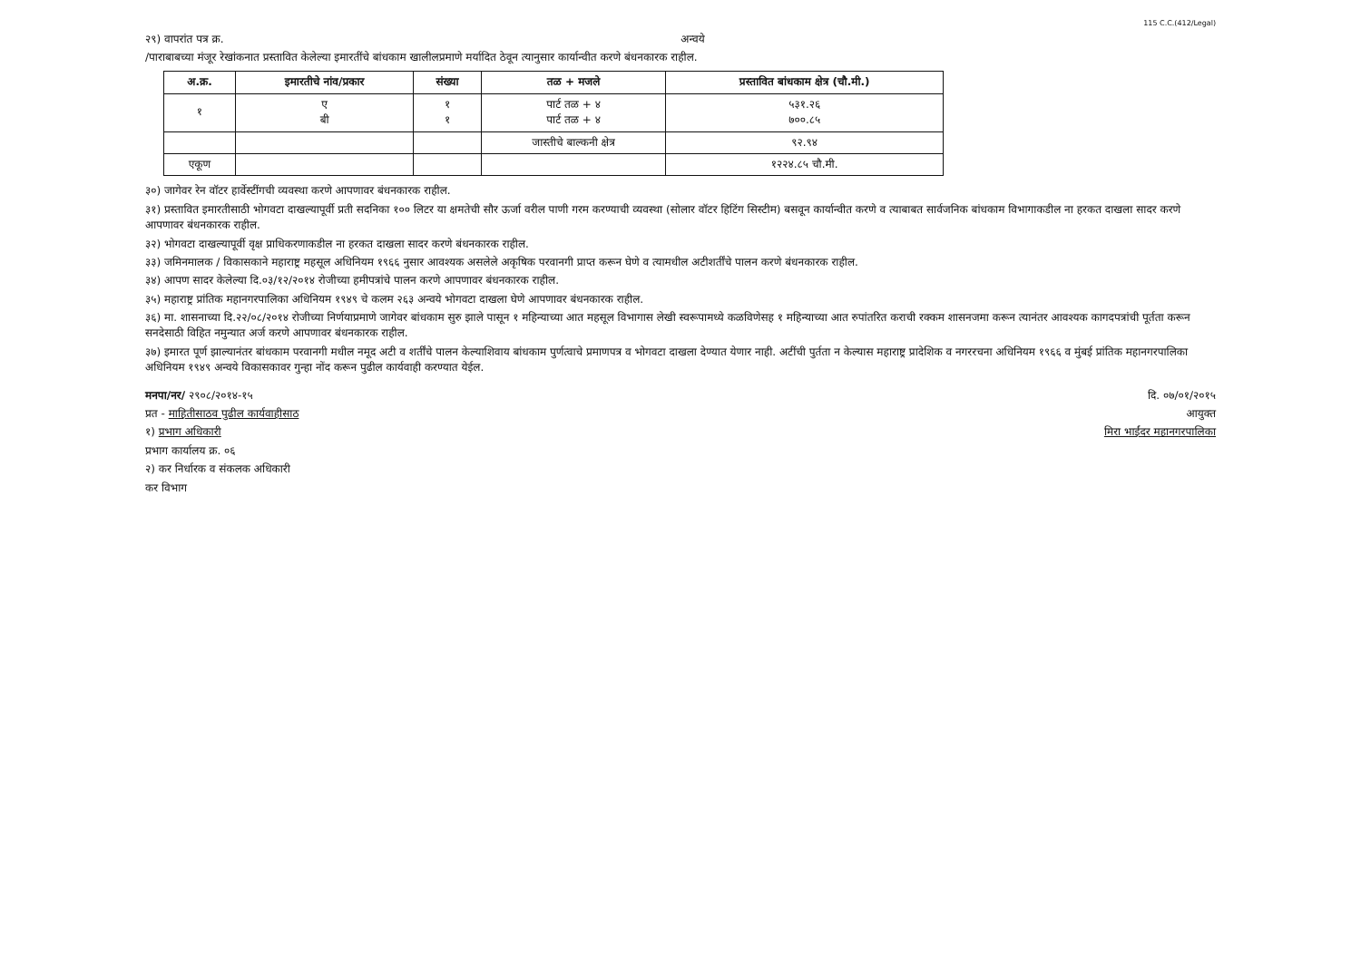115 C.C.(412/Legal)
२९) वापरांत पत्र क्र. अन्वये
/पाराबाबच्या मंजूर रेखांकनात प्रस्तावित केलेल्या इमारतींचे बांधकाम खालीलप्रमाणे मर्यादित ठेवून त्यानुसार कार्यान्वीत करणे बंधनकारक राहील.
| अ.क्र. | इमारतीचे नांव/प्रकार | संख्या | तळ + मजले | प्रस्तावित बांधकाम क्षेत्र (चौ.मी.) |
| --- | --- | --- | --- | --- |
| १ | ए बी | १ १ | पार्ट तळ + ४ पार्ट तळ + ४ | ५३१.२६ ७००.८५ |
| | | | जास्तीचे बाल्कनी क्षेत्र | ९२.९४ |
| एकूण | | | | १२२४.८५ चौ.मी. |
३०) जागेवर रेन वॉटर हार्वेस्टींगची व्यवस्था करणे आपणावर बंधनकारक राहील.
३१) प्रस्तावित इमारतीसाठी भोगवटा दाखल्यापूर्वी प्रती सदनिका १०० लिटर या क्षमतेची सौर ऊर्जा वरील पाणी गरम करण्याची व्यवस्था (सोलार वॉटर हिटिंग सिस्टीम) बसवून कार्यान्वीत करणे व त्याबाबत सार्वजनिक बांधकाम विभागाकडील ना हरकत दाखला सादर करणे आपणावर बंधनकारक राहील.
३२) भोगवटा दाखल्यापूर्वी वृक्ष प्राधिकरणाकडील ना हरकत दाखला सादर करणे बंधनकारक राहील.
३३) जमिनमालक / विकासकाने महाराष्ट्र महसूल अधिनियम १९६६ नुसार आवश्यक असलेले अकृषिक परवानगी प्राप्त करून घेणे व त्यामधील अटीशर्तींचे पालन करणे बंधनकारक राहील.
३४) आपण सादर केलेल्या दि.०३/१२/२०१४ रोजीच्या हमीपत्रांचे पालन करणे आपणावर बंधनकारक राहील.
३५) महाराष्ट्र प्रांतिक महानगरपालिका अधिनियम १९४९ चे कलम २६३ अन्वये भोगवटा दाखला घेणे आपणावर बंधनकारक राहील.
३६) मा. शासनाच्या दि.२२/०८/२०१४ रोजीच्या निर्णयाप्रमाणे जागेवर बांधकाम सुरु झाले पासून १ महिन्याच्या आत महसूल विभागास लेखी स्वरूपामध्ये कळविणेसह १ महिन्याच्या आत रुपांतरित कराची रक्कम शासनजमा करून त्यानंतर आवश्यक कागदपत्रांची पूर्तता करून सनदेसाठी विहित नमुन्यात अर्ज करणे आपणावर बंधनकारक राहील.
३७) इमारत पूर्ण झाल्यानंतर बांधकाम परवानगी मधील नमूद अटी व शर्तींचे पालन केल्याशिवाय बांधकाम पुर्णत्वाचे प्रमाणपत्र व भोगवटा दाखला देण्यात येणार नाही. अटींची पुर्तता न केल्यास महाराष्ट्र प्रादेशिक व नगररचना अधिनियम १९६६ व मुंबई प्रांतिक महानगरपालिका अधिनियम १९४९ अन्वये विकासकावर गुन्हा नोंद करून पुढील कार्यवाही करण्यात येईल.
मनपा/नर/ २९०८/२०१४-१५
प्रत - माहितीसाठव पुढील कार्यवाहीसाठ
१) प्रभाग अधिकारी
प्रभाग कार्यालय क्र. ०६
२) कर निर्धारक व संकलक अधिकारी
कर विभाग
दि. ०७/०१/२०१५
आयुक्त
मिरा भाईंदर महानगरपालिका